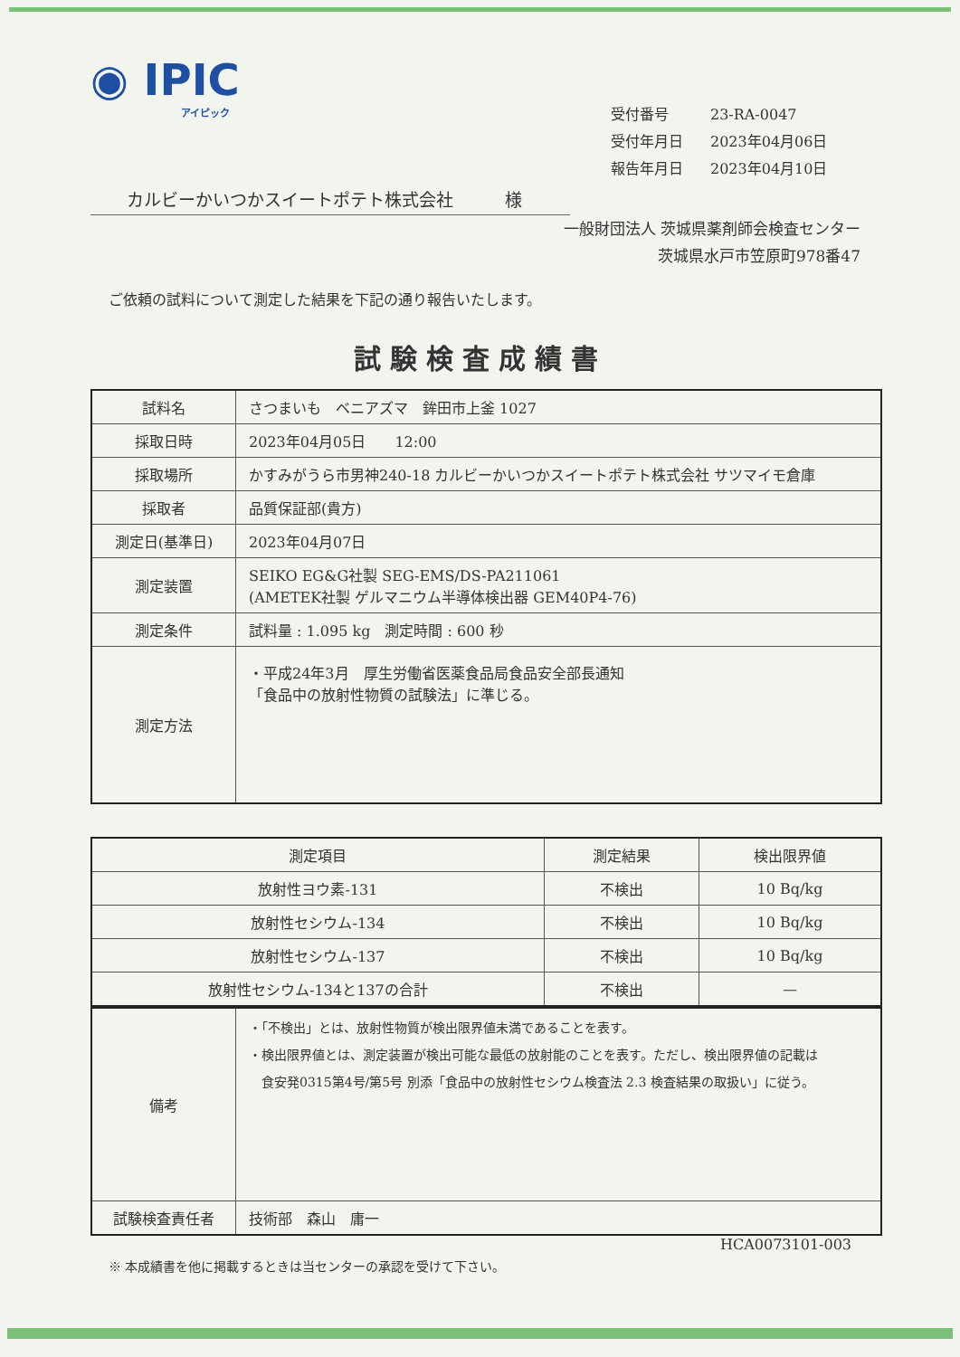◉ IPIC
アイピック
受付番号 23-RA-0047
受付年月日 2023年04月06日
報告年月日 2023年04月10日
カルビーかいつかスイートポテト株式会社　　　様
一般財団法人 茨城県薬剤師会検査センター
茨城県水戸市笠原町978番47
ご依頼の試料について測定した結果を下記の通り報告いたします。
試験検査成績書
| 試料名 | さつまいも ベニアズマ 鉾田市上釜 1027 |
| 採取日時 | 2023年04月05日 12:00 |
| 採取場所 | かすみがうら市男神240-18 カルビーかいつかスイートポテト株式会社 サツマイモ倉庫 |
| 採取者 | 品質保証部(貴方) |
| 測定日(基準日) | 2023年04月07日 |
| 測定装置 | SEIKO EG&G社製 SEG-EMS/DS-PA211061 (AMETEK社製 ゲルマニウム半導体検出器 GEM40P4-76) |
| 測定条件 | 試料量 : 1.095 kg 測定時間 : 600 秒 |
| 測定方法 | ・平成24年3月 厚生労働省医薬食品局食品安全部長通知 「食品中の放射性物質の試験法」に準じる。 |
| 測定項目 | 測定結果 | 検出限界値 |
| --- | --- | --- |
| 放射性ヨウ素-131 | 不検出 | 10 Bq/kg |
| 放射性セシウム-134 | 不検出 | 10 Bq/kg |
| 放射性セシウム-137 | 不検出 | 10 Bq/kg |
| 放射性セシウム-134と137の合計 | 不検出 | — |
| 備考 | ・「不検出」とは、放射性物質が検出限界値未満であることを表す。 ・検出限界値とは、測定装置が検出可能な最低の放射能のことを表す。ただし、検出限界値の記載は 食安発0315第4号/第5号 別添「食品中の放射性セシウム検査法 2.3 検査結果の取扱い」に従う。 |
| 試験検査責任者 | 技術部 森山 庸一 |
HCA0073101-003
※ 本成績書を他に掲載するときは当センターの承認を受けて下さい。